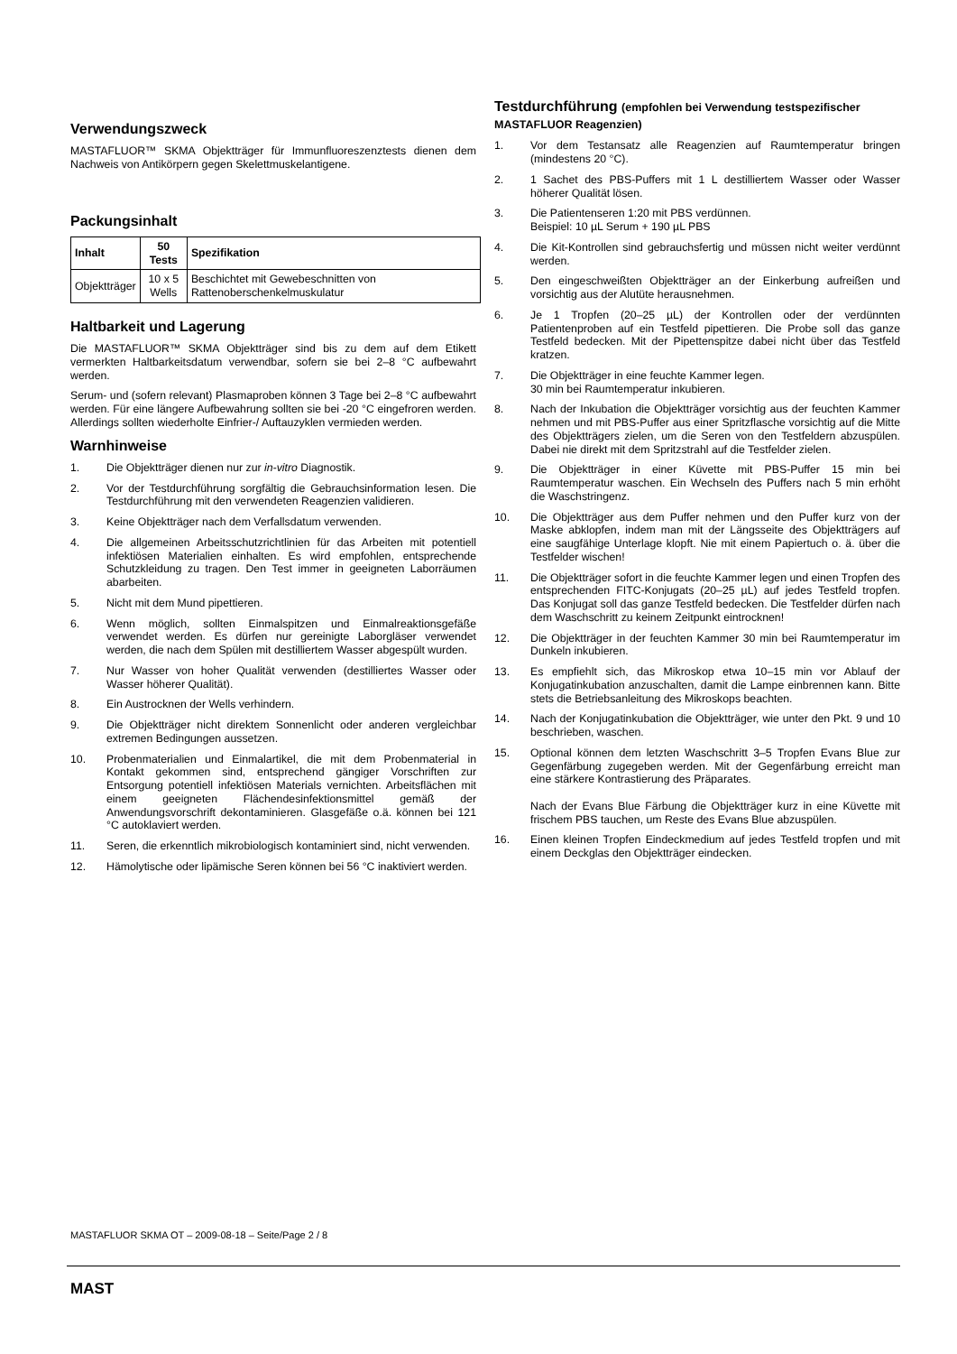Verwendungszweck
MASTAFLUOR™ SKMA Objektträger für Immunfluoreszenztests dienen dem Nachweis von Antikörpern gegen Skelettmuskelantigene.
Packungsinhalt
| Inhalt | 50 Tests | Spezifikation |
| --- | --- | --- |
| Objektträger | 10 x 5 Wells | Beschichtet mit Gewebeschnitten von Rattenoberschenkelmuskulatur |
Haltbarkeit und Lagerung
Die MASTAFLUOR™ SKMA Objektträger sind bis zu dem auf dem Etikett vermerkten Haltbarkeitsdatum verwendbar, sofern sie bei 2–8 °C aufbewahrt werden.
Serum- und (sofern relevant) Plasmaproben können 3 Tage bei 2–8 °C aufbewahrt werden. Für eine längere Aufbewahrung sollten sie bei -20 °C eingefroren werden. Allerdings sollten wiederholte Einfrier-/ Auftauzyklen vermieden werden.
Warnhinweise
1. Die Objektträger dienen nur zur in-vitro Diagnostik.
2. Vor der Testdurchführung sorgfältig die Gebrauchsinformation lesen. Die Testdurchführung mit den verwendeten Reagenzien validieren.
3. Keine Objektträger nach dem Verfallsdatum verwenden.
4. Die allgemeinen Arbeitsschutzrichtlinien für das Arbeiten mit potentiell infektiösen Materialien einhalten. Es wird empfohlen, entsprechende Schutzkleidung zu tragen. Den Test immer in geeigneten Laborräumen abarbeiten.
5. Nicht mit dem Mund pipettieren.
6. Wenn möglich, sollten Einmalspitzen und Einmalreaktionsgefäße verwendet werden. Es dürfen nur gereinigte Laborgläser verwendet werden, die nach dem Spülen mit destilliertem Wasser abgespült wurden.
7. Nur Wasser von hoher Qualität verwenden (destilliertes Wasser oder Wasser höherer Qualität).
8. Ein Austrocknen der Wells verhindern.
9. Die Objektträger nicht direktem Sonnenlicht oder anderen vergleichbar extremen Bedingungen aussetzen.
10. Probenmaterialien und Einmalartikel, die mit dem Probenmaterial in Kontakt gekommen sind, entsprechend gängiger Vorschriften zur Entsorgung potentiell infektiösen Materials vernichten. Arbeitsflächen mit einem geeigneten Flächendesinfektionsmittel gemäß der Anwendungsvorschrift dekontaminieren. Glasgefäße o.ä. können bei 121 °C autoklaviert werden.
11. Seren, die erkenntlich mikrobiologisch kontaminiert sind, nicht verwenden.
12. Hämolytische oder lipämische Seren können bei 56 °C inaktiviert werden.
Testdurchführung (empfohlen bei Verwendung testspezifischer MASTAFLUOR Reagenzien)
1. Vor dem Testansatz alle Reagenzien auf Raumtemperatur bringen (mindestens 20 °C).
2. 1 Sachet des PBS-Puffers mit 1 L destilliertem Wasser oder Wasser höherer Qualität lösen.
3. Die Patientenseren 1:20 mit PBS verdünnen.
Beispiel: 10 µL Serum + 190 µL PBS
4. Die Kit-Kontrollen sind gebrauchsfertig und müssen nicht weiter verdünnt werden.
5. Den eingeschweißten Objektträger an der Einkerbung aufreißen und vorsichtig aus der Alutüte herausnehmen.
6. Je 1 Tropfen (20–25 µL) der Kontrollen oder der verdünnten Patientenproben auf ein Testfeld pipettieren. Die Probe soll das ganze Testfeld bedecken. Mit der Pipettenspitze dabei nicht über das Testfeld kratzen.
7. Die Objektträger in eine feuchte Kammer legen.
30 min bei Raumtemperatur inkubieren.
8. Nach der Inkubation die Objektträger vorsichtig aus der feuchten Kammer nehmen und mit PBS-Puffer aus einer Spritzflasche vorsichtig auf die Mitte des Objektträgers zielen, um die Seren von den Testfeldern abzuspülen. Dabei nie direkt mit dem Spritzstrahl auf die Testfelder zielen.
9. Die Objektträger in einer Küvette mit PBS-Puffer 15 min bei Raumtemperatur waschen. Ein Wechseln des Puffers nach 5 min erhöht die Waschstringenz.
10. Die Objektträger aus dem Puffer nehmen und den Puffer kurz von der Maske abklopfen, indem man mit der Längsseite des Objektträgers auf eine saugfähige Unterlage klopft. Nie mit einem Papiertuch o. ä. über die Testfelder wischen!
11. Die Objektträger sofort in die feuchte Kammer legen und einen Tropfen des entsprechenden FITC-Konjugats (20–25 µL) auf jedes Testfeld tropfen. Das Konjugat soll das ganze Testfeld bedecken. Die Testfelder dürfen nach dem Waschschritt zu keinem Zeitpunkt eintrocknen!
12. Die Objektträger in der feuchten Kammer 30 min bei Raumtemperatur im Dunkeln inkubieren.
13. Es empfiehlt sich, das Mikroskop etwa 10–15 min vor Ablauf der Konjugatinkubation anzuschalten, damit die Lampe einbrennen kann. Bitte stets die Betriebsanleitung des Mikroskops beachten.
14. Nach der Konjugatinkubation die Objektträger, wie unter den Pkt. 9 und 10 beschrieben, waschen.
15. Optional können dem letzten Waschschritt 3–5 Tropfen Evans Blue zur Gegenfärbung zugegeben werden. Mit der Gegenfärbung erreicht man eine stärkere Kontrastierung des Präparates.
Nach der Evans Blue Färbung die Objektträger kurz in eine Küvette mit frischem PBS tauchen, um Reste des Evans Blue abzuspülen.
16. Einen kleinen Tropfen Eindeckmedium auf jedes Testfeld tropfen und mit einem Deckglas den Objektträger eindecken.
MASTAFLUOR SKMA OT – 2009-08-18 – Seite/Page 2 / 8
MAST